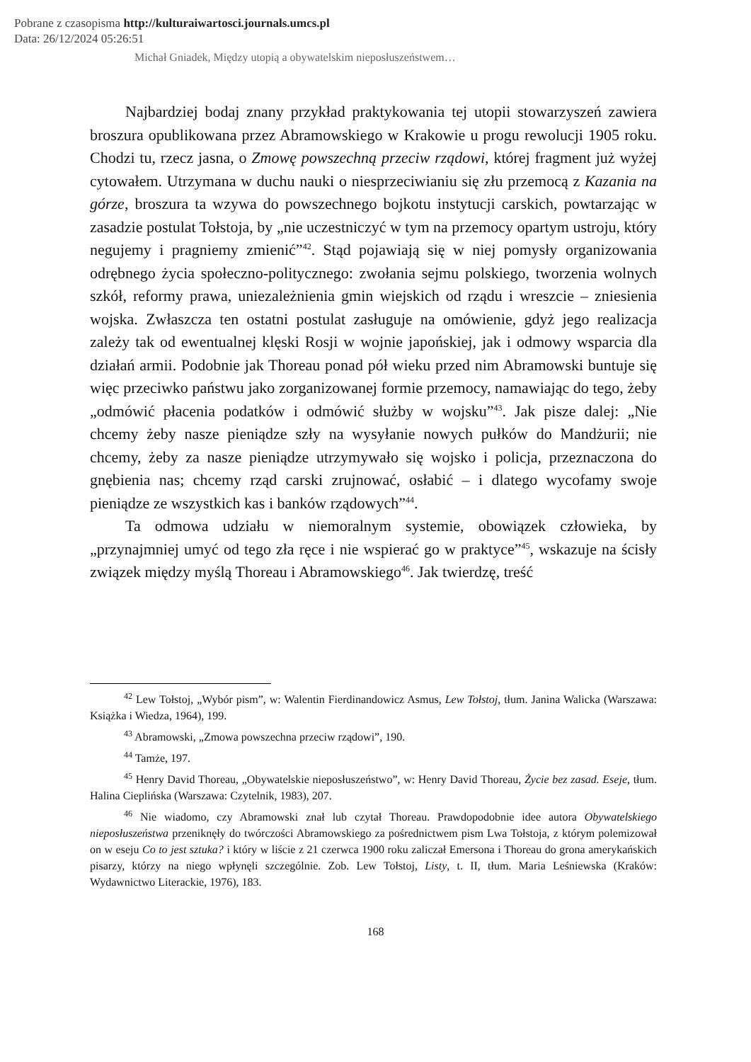Pobrane z czasopisma http://kulturaiwartosci.journals.umcs.pl
Data: 26/12/2024 05:26:51
Michał Gniadek, Między utopią a obywatelskim nieposłuszeństwem…
Najbardziej bodaj znany przykład praktykowania tej utopii stowarzyszeń zawiera broszura opublikowana przez Abramowskiego w Krakowie u progu rewolucji 1905 roku. Chodzi tu, rzecz jasna, o Zmowę powszechną przeciw rządowi, której fragment już wyżej cytowałem. Utrzymana w duchu nauki o niesprzeciwianiu się złu przemocą z Kazania na górze, broszura ta wzywa do powszechnego bojkotu instytucji carskich, powtarzając w zasadzie postulat Tołstoja, by „nie uczestniczyć w tym na przemocy opartym ustroju, który negujemy i pragniemy zmienić”<sup>42</sup>. Stąd pojawiają się w niej pomysły organizowania odrębnego życia społeczno-politycznego: zwołania sejmu polskiego, tworzenia wolnych szkół, reformy prawa, uniezależnienia gmin wiejskich od rządu i wreszcie – zniesienia wojska. Zwłaszcza ten ostatni postulat zasługuje na omówienie, gdyż jego realizacja zależy tak od ewentualnej klęski Rosji w wojnie japońskiej, jak i odmowy wsparcia dla działań armii. Podobnie jak Thoreau ponad pół wieku przed nim Abramowski buntuje się więc przeciwko państwu jako zorganizowanej formie przemocy, namawiając do tego, żeby „odmówić płacenia podatków i odmówić służby w wojsku”<sup>43</sup>. Jak pisze dalej: „Nie chcemy żeby nasze pieniądze szły na wysyłanie nowych pułków do Mandżurii; nie chcemy, żeby za nasze pieniądze utrzymywało się wojsko i policja, przeznaczona do gnębienia nas; chcemy rząd carski zrujnować, osłabić – i dlatego wycofamy swoje pieniądze ze wszystkich kas i banków rządowych”<sup>44</sup>.
Ta odmowa udziału w niemoralnym systemie, obowiązek człowieka, by „przynajmniej umyć od tego zła ręce i nie wspierać go w praktyce”<sup>45</sup>, wskazuje na ścisły związek między myślą Thoreau i Abramowskiego<sup>46</sup>. Jak twierdzę, treść
<sup>42</sup> Lew Tołstoj, „Wybór pism”, w: Walentin Fierdinandowicz Asmus, Lew Tołstoj, tłum. Janina Walicka (Warszawa: Książka i Wiedza, 1964), 199.
<sup>43</sup> Abramowski, „Zmowa powszechna przeciw rządowi”, 190.
<sup>44</sup> Tamże, 197.
<sup>45</sup> Henry David Thoreau, „Obywatelskie nieposłuszeństwo”, w: Henry David Thoreau, Życie bez zasad. Eseje, tłum. Halina Cieplińska (Warszawa: Czytelnik, 1983), 207.
<sup>46</sup> Nie wiadomo, czy Abramowski znał lub czytał Thoreau. Prawdopodobnie idee autora Obywatelskiego nieposłuszeństwa przeniknęły do twórczości Abramowskiego za pośrednictwem pism Lwa Tołstoja, z którym polemizował on w eseju Co to jest sztuka? i który w liście z 21 czerwca 1900 roku zaliczał Emersona i Thoreau do grona amerykańskich pisarzy, którzy na niego wpłynęli szczególnie. Zob. Lew Tołstoj, Listy, t. II, tłum. Maria Leśniewska (Kraków: Wydawnictwo Literackie, 1976), 183.
168